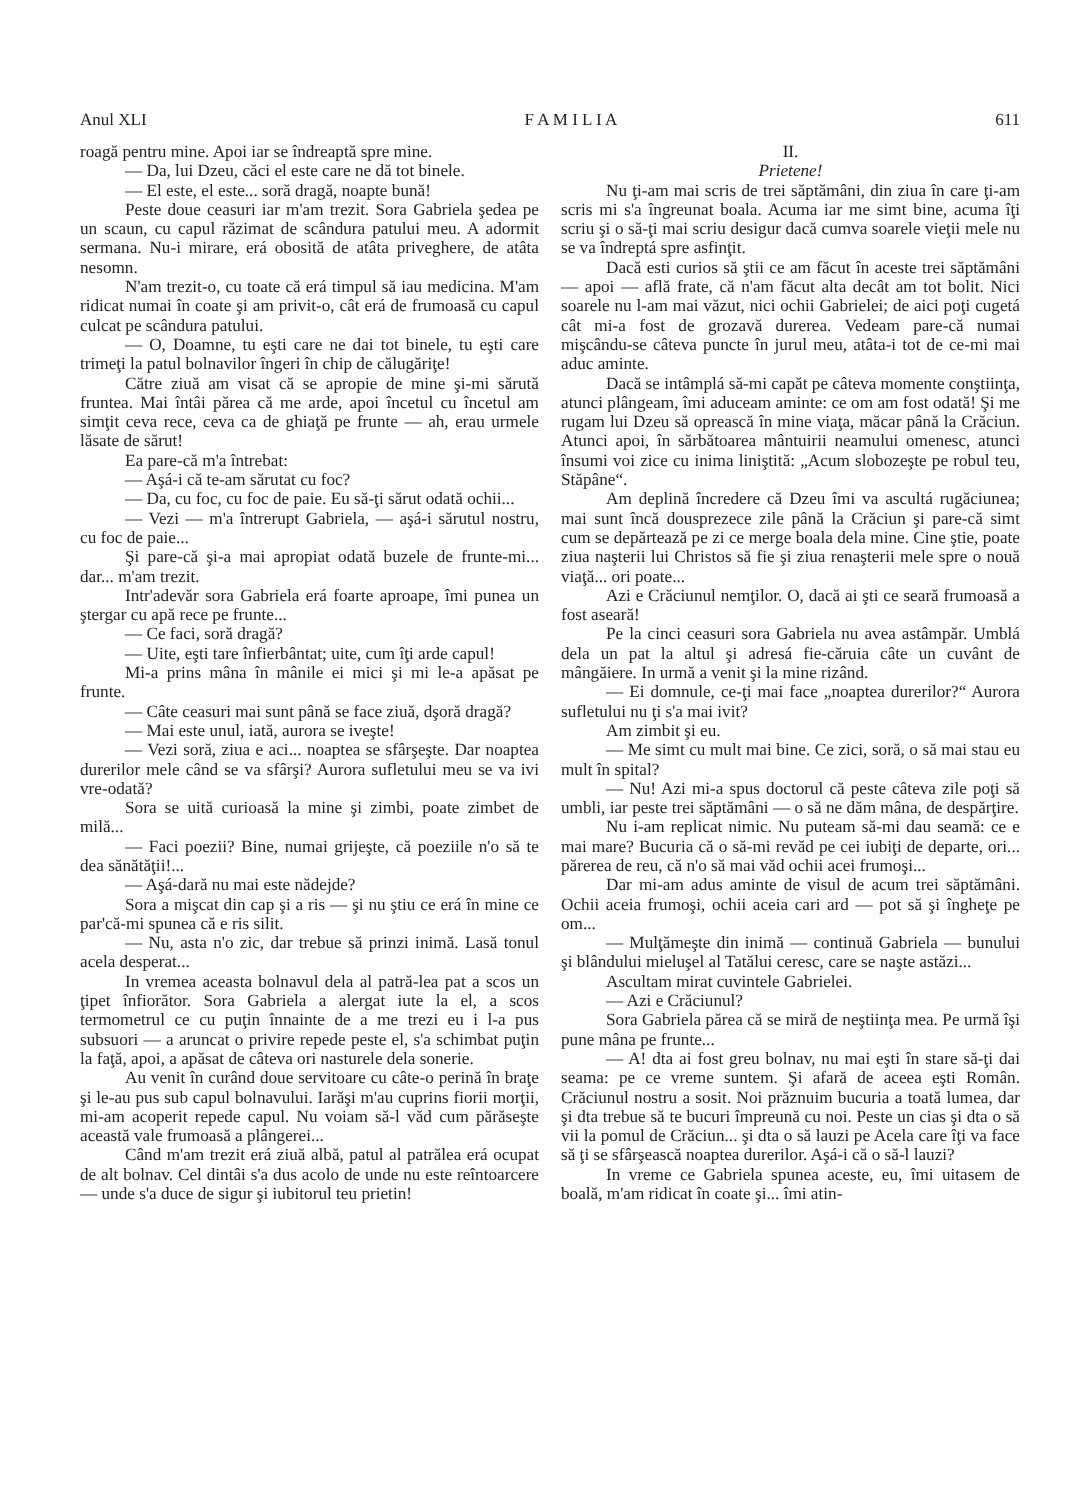Anul XLI F A M I L I A 611
roagă pentru mine. Apoi iar se îndreaptă spre mine.
— Da, lui Dzeu, căci el este care ne dă tot binele.
— El este, el este... soră dragă, noapte bună!
Peste doue ceasuri iar m'am trezit. Sora Gabriela şedea pe un scaun, cu capul răzimat de scândura patului meu. A adormit sermana. Nu-i mirare, erá obosită de atâta priveghere, de atâta nesomn.
N'am trezit-o, cu toate că erá timpul să iau medicina. M'am ridicat numai în coate şi am privit-o, cât erá de frumoasă cu capul culcat pe scândura patului.
— O, Doamne, tu eşti care ne dai tot binele, tu eşti care trimeţi la patul bolnavilor îngeri în chip de călugăriţe!
Către ziuă am visat că se apropie de mine şi-mi sărută fruntea. Mai întâi părea că me arde, apoi încetul cu încetul am simţit ceva rece, ceva ca de ghiaţă pe frunte — ah, erau urmele lăsate de sărut!
Ea pare-că m'a întrebat:
— Aşá-i că te-am sărutat cu foc?
— Da, cu foc, cu foc de paie. Eu să-ţi sărut odată ochii...
— Vezi — m'a întrerupt Gabriela, — aşá-i sărutul nostru, cu foc de paie...
Şi pare-că şi-a mai apropiat odată buzele de frunte-mi... dar... m'am trezit.
Intr'adevăr sora Gabriela erá foarte aproape, îmi punea un ştergar cu apă rece pe frunte...
— Ce faci, soră dragă?
— Uite, eşti tare înfierbântat; uite, cum îţi arde capul!
Mi-a prins mâna în mânile ei mici şi mi le-a apăsat pe frunte.
— Câte ceasuri mai sunt până se face ziuă, dşoră dragă?
— Mai este unul, iată, aurora se iveşte!
— Vezi soră, ziua e aci... noaptea se sfârşeşte. Dar noaptea durerilor mele când se va sfârşi? Aurora sufletului meu se va ivi vre-odată?
Sora se uită curioasă la mine şi zimbi, poate zimbet de milă...
— Faci poezii? Bine, numai grijeşte, că poeziile n'o să te dea sănătăţii!...
— Aşá-dară nu mai este nădejde?
Sora a mişcat din cap şi a ris — şi nu ştiu ce erá în mine ce par'că-mi spunea că e ris silit.
— Nu, asta n'o zic, dar trebue să prinzi inimă. Lasă tonul acela desperat...
In vremea aceasta bolnavul dela al patră-lea pat a scos un ţipet înfiorător. Sora Gabriela a alergat iute la el, a scos termometrul ce cu puţin înnainte de a me trezi eu i l-a pus subsuori — a aruncat o privire repede peste el, s'a schimbat puţin la faţă, apoi, a apăsat de câteva ori nasturele dela sonerie.
Au venit în curând doue servitoare cu câte-o perină în braţe şi le-au pus sub capul bolnavului. Iarăşi m'au cuprins fiorii morţii, mi-am acoperit repede capul. Nu voiam să-l văd cum părăseşte această vale frumoasă a plângerei...
Când m'am trezit erá ziuă albă, patul al patrălea erá ocupat de alt bolnav. Cel dintâi s'a dus acolo de unde nu este reîntoarcere — unde s'a duce de sigur şi iubitorul teu prietin!
II.
Prietene!
Nu ţi-am mai scris de trei săptămâni, din ziua în care ţi-am scris mi s'a îngreunat boala. Acuma iar me simt bine, acuma îţi scriu şi o să-ţi mai scriu desigur dacă cumva soarele vieţii mele nu se va îndreptá spre asfinţit.
Dacă esti curios să ştii ce am făcut în aceste trei săptămâni — apoi — află frate, că n'am făcut alta decât am tot bolit. Nici soarele nu l-am mai văzut, nici ochii Gabrielei; de aici poţi cugetá cât mi-a fost de grozavă durerea. Vedeam pare-că numai mişcându-se câteva puncte în jurul meu, atâta-i tot de ce-mi mai aduc aminte.
Dacă se intâmplá să-mi capăt pe câteva momente conştiinţa, atunci plângeam, îmi aduceam aminte: ce om am fost odată! Şi me rugam lui Dzeu să oprească în mine viaţa, măcar până la Crăciun. Atunci apoi, în sărbătoarea mântuirii neamului omenesc, atunci însumi voi zice cu inima liniştită: „Acum slobozeşte pe robul teu, Stăpâne“.
Am deplină încredere că Dzeu îmi va ascultá rugăciunea; mai sunt încă dousprezece zile până la Crăciun şi pare-că simt cum se depărtează pe zi ce merge boala dela mine. Cine ştie, poate ziua naşterii lui Christos să fie şi ziua renaşterii mele spre o nouă viaţă... ori poate...
Azi e Crăciunul nemţilor. O, dacă ai şti ce seară frumoasă a fost aseară!
Pe la cinci ceasuri sora Gabriela nu avea astâmpăr. Umblá dela un pat la altul şi adresá fie-căruia câte un cuvânt de mângăiere. In urmă a venit şi la mine rizând.
— Ei domnule, ce-ţi mai face „noaptea durerilor?“ Aurora sufletului nu ţi s'a mai ivit?
Am zimbit şi eu.
— Me simt cu mult mai bine. Ce zici, soră, o să mai stau eu mult în spital?
— Nu! Azi mi-a spus doctorul că peste câteva zile poţi să umbli, iar peste trei săptămâni — o să ne dăm mâna, de despărţire.
Nu i-am replicat nimic. Nu puteam să-mi dau seamă: ce e mai mare? Bucuria că o să-mi revăd pe cei iubiţi de departe, ori... părerea de reu, că n'o să mai văd ochii acei frumoşi...
Dar mi-am adus aminte de visul de acum trei săptămâni. Ochii aceia frumoşi, ochii aceia cari ard — pot să şi îngheţe pe om...
— Mulţămeşte din inimă — continuă Gabriela — bunului şi blândului mieluşel al Tatălui ceresc, care se naşte astăzi...
Ascultam mirat cuvintele Gabrielei.
— Azi e Crăciunul?
Sora Gabriela părea că se miră de neştiinţa mea. Pe urmă îşi pune mâna pe frunte...
— A! dta ai fost greu bolnav, nu mai eşti în stare să-ţi dai seama: pe ce vreme suntem. Şi afară de aceea eşti Român. Crăciunul nostru a sosit. Noi prăznuim bucuria a toată lumea, dar şi dta trebue să te bucuri împreună cu noi. Peste un cias şi dta o să vii la pomul de Crăciun... şi dta o să lauzi pe Acela care îţi va face să ţi se sfârşească noaptea durerilor. Aşá-i că o să-l lauzi?
In vreme ce Gabriela spunea aceste, eu, îmi uitasem de boală, m'am ridicat în coate şi... îmi atin-